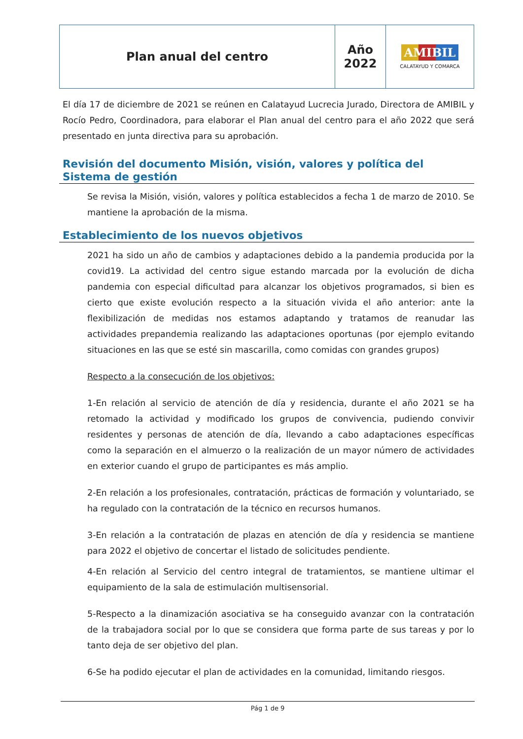| Plan anual del centro | Año 2022 | AMIBIL CALATAYUD Y COMARCA |
El día 17 de diciembre de 2021 se reúnen en Calatayud Lucrecia Jurado, Directora de AMIBIL y Rocío Pedro, Coordinadora, para elaborar el Plan anual del centro para el año 2022 que será presentado en junta directiva para su aprobación.
Revisión del documento Misión, visión, valores y política del Sistema de gestión
Se revisa la Misión, visión, valores y política establecidos a fecha 1 de marzo de 2010. Se mantiene la aprobación de la misma.
Establecimiento de los nuevos objetivos
2021 ha sido un año de cambios y adaptaciones debido a la pandemia producida por la covid19. La actividad del centro sigue estando marcada por la evolución de dicha pandemia con especial dificultad para alcanzar los objetivos programados, si bien es cierto que existe evolución respecto a la situación vivida el año anterior: ante la flexibilización de medidas nos estamos adaptando y tratamos de reanudar las actividades prepandemia realizando las adaptaciones oportunas (por ejemplo evitando situaciones en las que se esté sin mascarilla, como comidas con grandes grupos)
Respecto a la consecución de los objetivos:
1-En relación al servicio de atención de día y residencia, durante el año 2021 se ha retomado la actividad y modificado los grupos de convivencia, pudiendo convivir residentes y personas de atención de día, llevando a cabo adaptaciones específicas como la separación en el almuerzo o la realización de un mayor número de actividades en exterior cuando el grupo de participantes es más amplio.
2-En relación a los profesionales, contratación, prácticas de formación y voluntariado, se ha regulado con la contratación de la técnico en recursos humanos.
3-En relación a la contratación de plazas en atención de día y residencia se mantiene para 2022 el objetivo de concertar el listado de solicitudes pendiente.
4-En relación al Servicio del centro integral de tratamientos, se mantiene ultimar el equipamiento de la sala de estimulación multisensorial.
5-Respecto a la dinamización asociativa se ha conseguido avanzar con la contratación de la trabajadora social por lo que se considera que forma parte de sus tareas y por lo tanto deja de ser objetivo del plan.
6-Se ha podido ejecutar el plan de actividades en la comunidad, limitando riesgos.
Pág 1 de 9